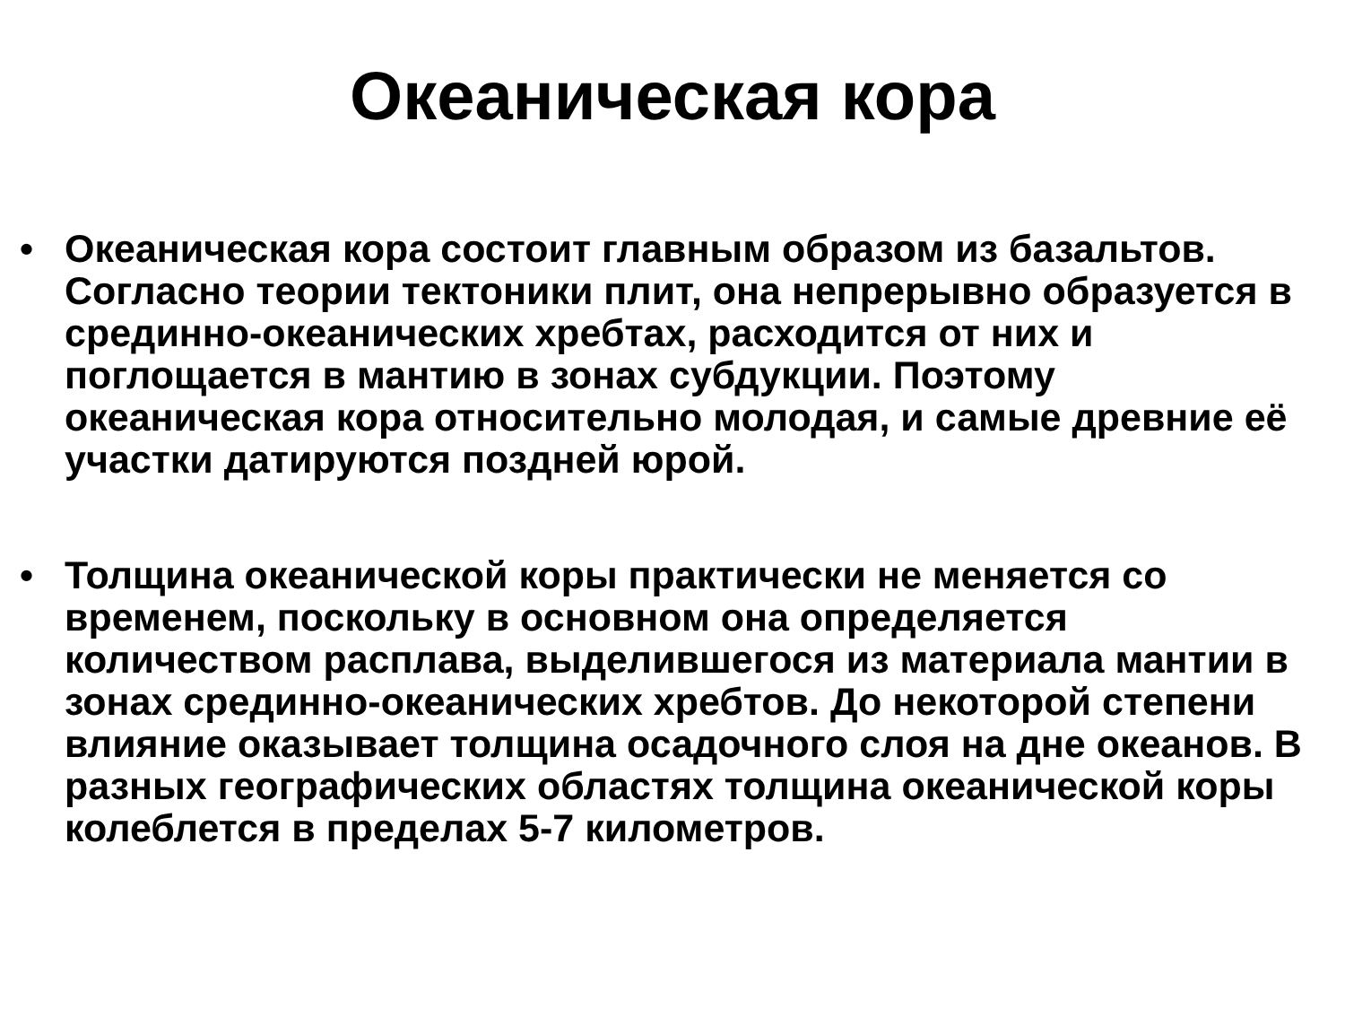Океаническая кора
• Океаническая кора состоит главным образом из базальтов. Согласно теории тектоники плит, она непрерывно образуется в срединно-океанических хребтах, расходится от них и поглощается в мантию в зонах субдукции. Поэтому океаническая кора относительно молодая, и самые древние её участки датируются поздней юрой.
• Толщина океанической коры практически не меняется со временем, поскольку в основном она определяется количеством расплава, выделившегося из материала мантии в зонах срединно-океанических хребтов. До некоторой степени влияние оказывает толщина осадочного слоя на дне океанов. В разных географических областях толщина океанической коры колеблется в пределах 5-7 километров.